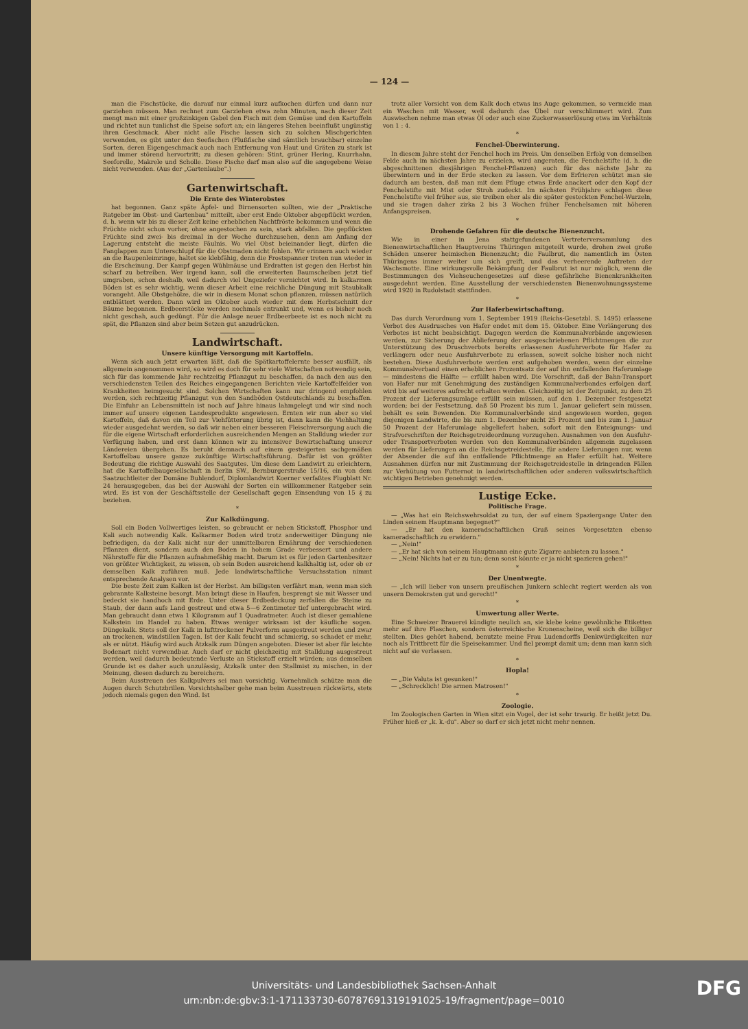— 124 —
man die Fischstücke, die darauf nur einmal kurz aufkochen dürfen und dann nur garziehen müssen. Man rechnet zum Garziehen etwa zehn Minuten, nach dieser Zeit mengt man mit einer großzinkigen Gabel den Fisch mit dem Gemüse und den Kartoffeln und richtet nun tunlichst die Speise sofort an; ein längeres Stehen beeinflußt ungünstig ihren Geschmack. Aber nicht alle Fische lassen sich zu solchen Mischgerichten verwenden, es gibt unter den Seefischen (Flußfische sind sämtlich brauchbar) einzelne Sorten, deren Eigengeschmack auch nach Entfernung von Haut und Gräten zu stark ist und immer störend hervortritt; zu diesen gehören: Stint, grüner Hering, Knurrhahn, Seeforelle, Makrele und Scholle. Diese Fische darf man also auf die angegebene Weise nicht verwenden. (Aus der „Gartenlaube".)
Gartenwirtschaft.
Die Ernte des Winterobstes
hat begonnen. Ganz späte Äpfel- und Birnensorten sollten, wie der „Praktische Ratgeber im Obst- und Gartenbau" mitteilt, aber erst Ende Oktober abgepflückt werden, d. h. wenn wir bis zu dieser Zeit keine erheblichen Nachtfröste bekommen und wenn die Früchte nicht schon vorher, ohne angestochen zu sein, stark abfallen. Die gepflückten Früchte sind zwei- bis dreimal in der Woche durchzusehen, denn am Anfang der Lagerung entsteht die meiste Fäulnis. Wo viel Obst beieinander liegt, dürfen die Fanglappen zum Unterschlupf für die Obstmaden nicht fehlen. Wir erinnern auch wieder an die Raupenleimringe, haltet sie klebfähig, denn die Frostspanner treten nun wieder in die Erscheinung. Der Kampf gegen Wühlmäuse und Erdratten ist gegen den Herbst hin scharf zu betreiben. Wer irgend kann, soll die erweiterten Baumscheiben jetzt tief umgraben, schon deshalb, weil dadurch viel Ungeziefer vernichtet wird. In kalkarmen Böden ist es sehr wichtig, wenn dieser Arbeit eine reichliche Düngung mit Staubkalk vorangeht. Alle Obstgehölze, die wir in diesem Monat schon pflanzen, müssen natürlich entblättert werden. Dann wird im Oktober auch wieder mit dem Herbstschnitt der Bäume begonnen. Erdbeerstöcke werden nochmals entrankt und, wenn es bisher noch nicht geschah, auch gedüngt. Für die Anlage neuer Erdbeerbeete ist es noch nicht zu spät, die Pflanzen sind aber beim Setzen gut anzudrücken.
Landwirtschaft.
Unsere künftige Versorgung mit Kartoffeln.
Wenn sich auch jetzt erwarten läßt, daß die Spätkartoffelernte besser ausfällt, als allgemein angenommen wird, so wird es doch für sehr viele Wirtschaften notwendig sein, sich für das kommende Jahr rechtzeitig Pflanzgut zu beschaffen, da nach den aus den verschiedensten Teilen des Reiches eingegangenen Berichten viele Kartoffelfelder von Krankheiten heimgesucht sind. Solchen Wirtschaften kann nur dringend empfohlen werden, sich rechtzeitig Pflanzgut von den Sandböden Ostdeutschlands zu beschaffen. Die Einfuhr an Lebensmitteln ist noch auf Jahre hinaus lahmgelegt und wir sind noch immer auf unsere eigenen Landesprodukte angewiesen. Ernten wir nun aber so viel Kartoffeln, daß davon ein Teil zur Viehfütterung übrig ist, dann kann die Viehhaltung wieder ausgedehnt werden, so daß wir neben einer besseren Fleischversorgung auch die für die eigene Wirtschaft erforderlichen ausreichenden Mengen an Stalldung wieder zur Verfügung haben, und erst dann können wir zu intensiver Bewirtschaftung unserer Ländereien übergehen. Es beruht demnach auf einem gesteigerten sachgemäßen Kartoffelbau unsere ganze zukünftige Wirtschaftsführung. Dafür ist von größter Bedeutung die richtige Auswahl des Saatgutes. Um diese dem Landwirt zu erleichtern, hat die Kartoffelbaugesellschaft in Berlin SW., Bernburgerstraße 15/16, ein von dem Saatzuchtleiter der Domäne Buhlendorf, Diplomlandwirt Koerner verfaßtes Flugblatt Nr. 24 herausgegeben, das bei der Auswahl der Sorten ein willkommener Ratgeber sein wird. Es ist von der Geschäftsstelle der Gesellschaft gegen Einsendung von 15 ₰ zu beziehen.
*
Zur Kalkdüngung.
Soll ein Boden Vollwertiges leisten, so gebraucht er neben Stickstoff, Phosphor und Kali auch notwendig Kalk. Kalkarmer Boden wird trotz anderweitiger Düngung nie befriedigen, da der Kalk nicht nur der unmittelbaren Ernährung der verschiedenen Pflanzen dient, sondern auch den Boden in hohem Grade verbessert und andere Nährstoffe für die Pflanzen aufnahmefähig macht. Darum ist es für jeden Gartenbesitzer von größter Wichtigkeit, zu wissen, ob sein Boden ausreichend kalkhaltig ist, oder ob er demselben Kalk zuführen muß. Jede landwirtschaftliche Versuchsstation nimmt entsprechende Analysen vor.
Die beste Zeit zum Kalken ist der Herbst. Am billigsten verfährt man, wenn man sich gebrannte Kalksteine besorgt. Man bringt diese in Haufen, besprengt sie mit Wasser und bedeckt sie handhoch mit Erde. Unter dieser Erdbedeckung zerfallen die Steine zu Staub, der dann aufs Land gestreut und etwa 5—6 Zentimeter tief untergebracht wird. Man gebraucht dann etwa 1 Kilogramm auf 1 Quadratmeter. Auch ist dieser gemahlene Kalkstein im Handel zu haben. Etwas weniger wirksam ist der käufliche sogen. Düngekalk. Stets soll der Kalk in lufttrockener Pulverform ausgestreut werden und zwar an trockenen, windstillen Tagen. Ist der Kalk feucht und schmierig, so schadet er mehr, als er nützt. Häufig wird auch Ätzkalk zum Düngen angeboten. Dieser ist aber für leichte Bodenart nicht verwendbar. Auch darf er nicht gleichzeitig mit Stalldung ausgestreut werden, weil dadurch bedeutende Verluste an Stickstoff erzielt würden; aus demselben Grunde ist es daher auch unzulässig, Ätzkalk unter den Stallmist zu mischen, in der Meinung, diesen dadurch zu bereichern.
Beim Ausstreuen des Kalkpulvers sei man vorsichtig. Vornehmlich schütze man die Augen durch Schutzbrillen. Vorsichtshalber gehe man beim Ausstreuen rückwärts, stets jedoch niemals gegen den Wind. Ist
trotz aller Vorsicht von dem Kalk doch etwas ins Auge gekommen, so vermeide man ein Waschen mit Wasser, weil dadurch das Übel nur verschlimmert wird. Zum Auswischen nehme man etwas Öl oder auch eine Zuckerwasserlösung etwa im Verhältnis von 1 : 4.
*
Fenchel-Überwinterung.
In diesem Jahre steht der Fenchel hoch im Preis. Um denselben Erfolg von demselben Felde auch im nächsten Jahre zu erzielen, wird angeraten, die Fenchelstifte (d. h. die abgeschnittenen diesjährigen Fenchel-Pflanzen) auch für das nächste Jahr zu überwintern und in der Erde stecken zu lassen. Vor dem Erfrieren schützt man sie dadurch am besten, daß man mit dem Pfluge etwas Erde anackert oder den Kopf der Fenchelstifte mit Mist oder Stroh zudeckt. Im nächsten Frühjahre schlagen diese Fenchelstifte viel früher aus, sie treiben eher als die später gesteckten Fenchel-Wurzeln, und sie tragen daher zirka 2 bis 3 Wochen früher Fenchelsamen mit höheren Anfangspreisen.
*
Drohende Gefahren für die deutsche Bienenzucht.
Wie in einer in Jena stattgefundenen Vertreterversammlung des Bienenwirtschaftlichen Hauptvereins Thüringen mitgeteilt wurde, drohen zwei große Schäden unserer heimischen Bienenzucht; die Faulbrut, die namentlich im Osten Thüringens immer weiter um sich greift, und das verheerende Auftreten der Wachsmotte. Eine wirkungsvolle Bekämpfung der Faulbrut ist nur möglich, wenn die Bestimmungen des Viehseuchengesetzes auf diese gefährliche Bienenkrankheiten ausgedehnt werden. Eine Ausstellung der verschiedensten Bienenwohnungssysteme wird 1920 in Rudolstadt stattfinden.
*
Zur Haferbewirtschaftung.
Das durch Verordnung vom 1. September 1919 (Reichs-Gesetzbl. S. 1495) erlassene Verbot des Ausdrusches von Hafer endet mit dem 15. Oktober. Eine Verlängerung des Verbotes ist nicht beabsichtigt. Dagegen werden die Kommunalverbände angewiesen werden, zur Sicherung der Ablieferung der ausgeschriebenen Pflichtmengen die zur Unterstützung des Druschverbots bereits erlassenen Ausfuhrverbote für Hafer zu verlängern oder neue Ausfuhrverbote zu erlassen, soweit solche bisher noch nicht bestehen. Diese Ausfuhrverbote werden erst aufgehoben werden, wenn der einzelne Kommunalverband einen erheblichen Prozentsatz der auf ihn entfallenden Haferumlage — mindestens die Hälfte — erfüllt haben wird. Die Vorschrift, daß der Bahn-Transport von Hafer nur mit Genehmigung des zuständigen Kommunalverbandes erfolgen darf, wird bis auf weiteres aufrecht erhalten werden. Gleichzeitig ist der Zeitpunkt, zu dem 25 Prozent der Lieferungsumlage erfüllt sein müssen, auf den 1. Dezember festgesetzt worden; bei der Festsetzung, daß 50 Prozent bis zum 1. Januar geliefert sein müssen, behält es sein Bewenden. Die Kommunalverbände sind angewiesen worden, gegen diejenigen Landwirte, die bis zum 1. Dezember nicht 25 Prozent und bis zum 1. Januar 50 Prozent der Haferumlage abgeliefert haben, sofort mit den Enteignungs- und Strafvorschriften der Reichsgetreideordnung vorzugehen. Ausnahmen von den Ausfuhr- oder Transportverboten werden von den Kommunalverbänden allgemein zugelassen werden für Lieferungen an die Reichsgetreidestelle, für andere Lieferungen nur, wenn der Absender die auf ihn entfallende Pflichtmenge an Hafer erfüllt hat. Weitere Ausnahmen dürfen nur mit Zustimmung der Reichsgetreidestelle in dringenden Fällen zur Verhütung von Futternot in landwirtschaftlichen oder anderen volkswirtschaftlich wichtigen Betrieben genehmigt werden.
Lustige Ecke.
Politische Frage.
— „Was hat ein Reichswehrsoldat zu tun, der auf einem Spaziergange Unter den Linden seinem Hauptmann begegnet?"
— „Er hat den kameradschaftlichen Gruß seines Vorgesetzten ebenso kameradschaftlich zu erwidern."
— „Nein!"
— „Er hat sich von seinem Hauptmann eine gute Zigarre anbieten zu lassen."
— „Nein! Nichts hat er zu tun; denn sonst könnte er ja nicht spazieren gehen!"
*
Der Unentwegte.
— „Ich will lieber von unsern preußischen Junkern schlecht regiert werden als von unsern Demokraten gut und gerecht!"
*
Umwertung aller Werte.
Eine Schweizer Brauerei kündigte neulich an, sie klebe keine gewöhnliche Etiketten mehr auf ihre Flaschen, sondern österreichische Kronenscheine, weil sich die billiger stellten. Dies gehört habend, benutzte meine Frau Ludendorffs Denkwürdigkeiten nur noch als Trittbrett für die Speisekammer. Und fiel prompt damit um; denn man kann sich nicht auf sie verlassen.
*
Hopla!
— „Die Valuta ist gesunken!"
— „Schrecklich! Die armen Matrosen!"
*
Zoologie.
Im Zoologischen Garten in Wien sitzt ein Vogel, der ist sehr traurig. Er heißt jetzt Du. Früher hieß er „k. k.-du". Aber so darf er sich jetzt nicht mehr nennen.
Universitäts- und Landesbibliothek Sachsen-Anhalt
urn:nbn:de:gbv:3:1-171133730-60787691319191025-19/fragment/page=0010
DFG